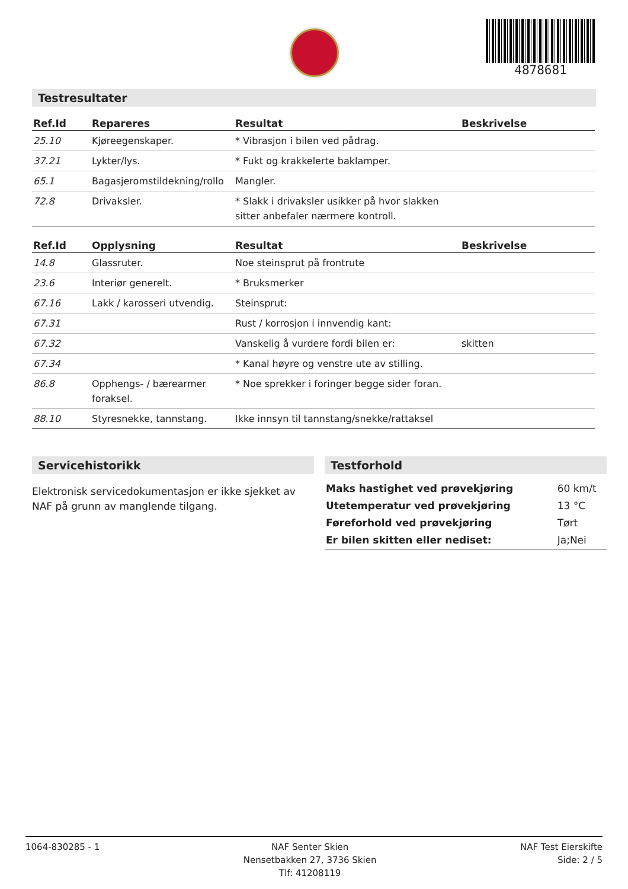4878681
Testresultater
| Ref.Id | Repareres | Resultat | Beskrivelse |
| --- | --- | --- | --- |
| 25.10 | Kjøreegenskaper. | * Vibrasjon i bilen ved pådrag. | |
| 37.21 | Lykter/lys. | * Fukt og krakkelerte baklamper. | |
| 65.1 | Bagasjeromstildekning/rollo | Mangler. | |
| 72.8 | Drivaksler. | * Slakk i drivaksler usikker på hvor slakken sitter anbefaler nærmere kontroll. | |
| Ref.Id | Opplysning | Resultat | Beskrivelse |
| --- | --- | --- | --- |
| 14.8 | Glassruter. | Noe steinsprut på frontrute | |
| 23.6 | Interiør generelt. | * Bruksmerker | |
| 67.16 | Lakk / karosseri utvendig. | Steinsprut: | |
| 67.31 | | Rust / korrosjon i innvendig kant: | |
| 67.32 | | Vanskelig å vurdere fordi bilen er: | skitten |
| 67.34 | | * Kanal høyre og venstre ute av stilling. | |
| 86.8 | Opphengs- / bærearmer foraksel. | * Noe sprekker i foringer begge sider foran. | |
| 88.10 | Styresnekke, tannstang. | Ikke innsyn til tannstang/snekke/rattaksel | |
Servicehistorikk
Elektronisk servicedokumentasjon er ikke sjekket av NAF på grunn av manglende tilgang.
Testforhold
| Maks hastighet ved prøvekjøring | 60 km/t |
| Utetemperatur ved prøvekjøring | 13 °C |
| Føreforhold ved prøvekjøring | Tørt |
| Er bilen skitten eller nediset: | Ja;Nei |
1064-830285 - 1 NAF Senter Skien
Nensetbakken 27, 3736 Skien
Tlf: 41208119
NAF Test Eierskifte
Side: 2 / 5